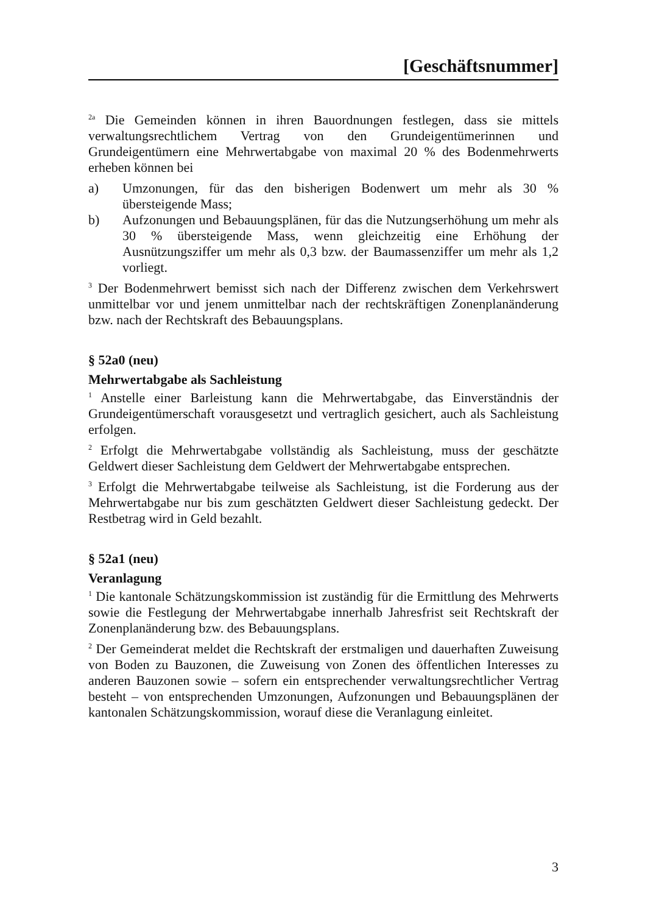[Geschäftsnummer]
<sup>2a</sup> Die Gemeinden können in ihren Bauordnungen festlegen, dass sie mittels verwaltungsrechtlichem Vertrag von den Grundeigentümerinnen und Grundeigentümern eine Mehrwertabgabe von maximal 20 % des Bodenmehrwerts erheben können bei
a) Umzonungen, für das den bisherigen Bodenwert um mehr als 30 % übersteigende Mass;
b) Aufzonungen und Bebauungsplänen, für das die Nutzungserhöhung um mehr als 30 % übersteigende Mass, wenn gleichzeitig eine Erhöhung der Ausnützungsziffer um mehr als 0,3 bzw. der Baumassenziffer um mehr als 1,2 vorliegt.
<sup>3</sup> Der Bodenmehrwert bemisst sich nach der Differenz zwischen dem Verkehrswert unmittelbar vor und jenem unmittelbar nach der rechtskräftigen Zonenplanänderung bzw. nach der Rechtskraft des Bebauungsplans.
§ 52a0 (neu)
Mehrwertabgabe als Sachleistung
<sup>1</sup> Anstelle einer Barleistung kann die Mehrwertabgabe, das Einverständnis der Grundeigentümerschaft vorausgesetzt und vertraglich gesichert, auch als Sachleistung erfolgen.
<sup>2</sup> Erfolgt die Mehrwertabgabe vollständig als Sachleistung, muss der geschätzte Geldwert dieser Sachleistung dem Geldwert der Mehrwertabgabe entsprechen.
<sup>3</sup> Erfolgt die Mehrwertabgabe teilweise als Sachleistung, ist die Forderung aus der Mehrwertabgabe nur bis zum geschätzten Geldwert dieser Sachleistung gedeckt. Der Restbetrag wird in Geld bezahlt.
§ 52a1 (neu)
Veranlagung
<sup>1</sup> Die kantonale Schätzungskommission ist zuständig für die Ermittlung des Mehrwerts sowie die Festlegung der Mehrwertabgabe innerhalb Jahresfrist seit Rechtskraft der Zonenplanänderung bzw. des Bebauungsplans.
<sup>2</sup> Der Gemeinderat meldet die Rechtskraft der erstmaligen und dauerhaften Zuweisung von Boden zu Bauzonen, die Zuweisung von Zonen des öffentlichen Interesses zu anderen Bauzonen sowie – sofern ein entsprechender verwaltungsrechtlicher Vertrag besteht – von entsprechenden Umzonungen, Aufzonungen und Bebauungsplänen der kantonalen Schätzungskommission, worauf diese die Veranlagung einleitet.
3